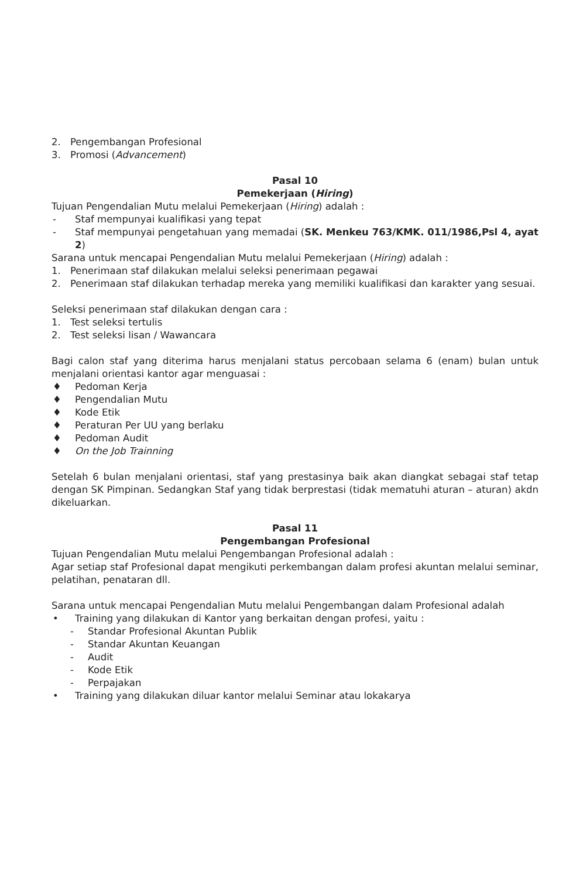2. Pengembangan Profesional
3. Promosi (Advancement)
Pasal 10
Pemekerjaan (Hiring)
Tujuan Pengendalian Mutu melalui Pemekerjaan (Hiring) adalah :
- Staf mempunyai kualifikasi yang tepat
- Staf mempunyai pengetahuan yang memadai (SK. Menkeu 763/KMK. 011/1986,Psl 4, ayat 2)
Sarana untuk mencapai Pengendalian Mutu melalui Pemekerjaan (Hiring) adalah :
1. Penerimaan staf dilakukan melalui seleksi penerimaan pegawai
2. Penerimaan staf dilakukan terhadap mereka yang memiliki kualifikasi dan karakter yang sesuai.
Seleksi penerimaan staf dilakukan dengan cara :
1. Test seleksi tertulis
2. Test seleksi lisan / Wawancara
Bagi calon staf yang diterima harus menjalani status percobaan selama 6 (enam) bulan untuk menjalani orientasi kantor agar menguasai :
♦ Pedoman Kerja
♦ Pengendalian Mutu
♦ Kode Etik
♦ Peraturan Per UU yang berlaku
♦ Pedoman Audit
♦ On the Job Trainning
Setelah 6 bulan menjalani orientasi, staf yang prestasinya baik akan diangkat sebagai staf tetap dengan SK Pimpinan. Sedangkan Staf yang tidak berprestasi (tidak mematuhi aturan – aturan) akdn dikeluarkan.
Pasal 11
Pengembangan Profesional
Tujuan Pengendalian Mutu melalui Pengembangan Profesional adalah :
Agar setiap staf Profesional dapat mengikuti perkembangan dalam profesi akuntan melalui seminar, pelatihan, penataran dll.
Sarana untuk mencapai Pengendalian Mutu melalui Pengembangan dalam Profesional adalah
• Training yang dilakukan di Kantor yang berkaitan dengan profesi, yaitu :
- Standar Profesional Akuntan Publik
- Standar Akuntan Keuangan
- Audit
- Kode Etik
- Perpajakan
• Training yang dilakukan diluar kantor melalui Seminar atau lokakarya